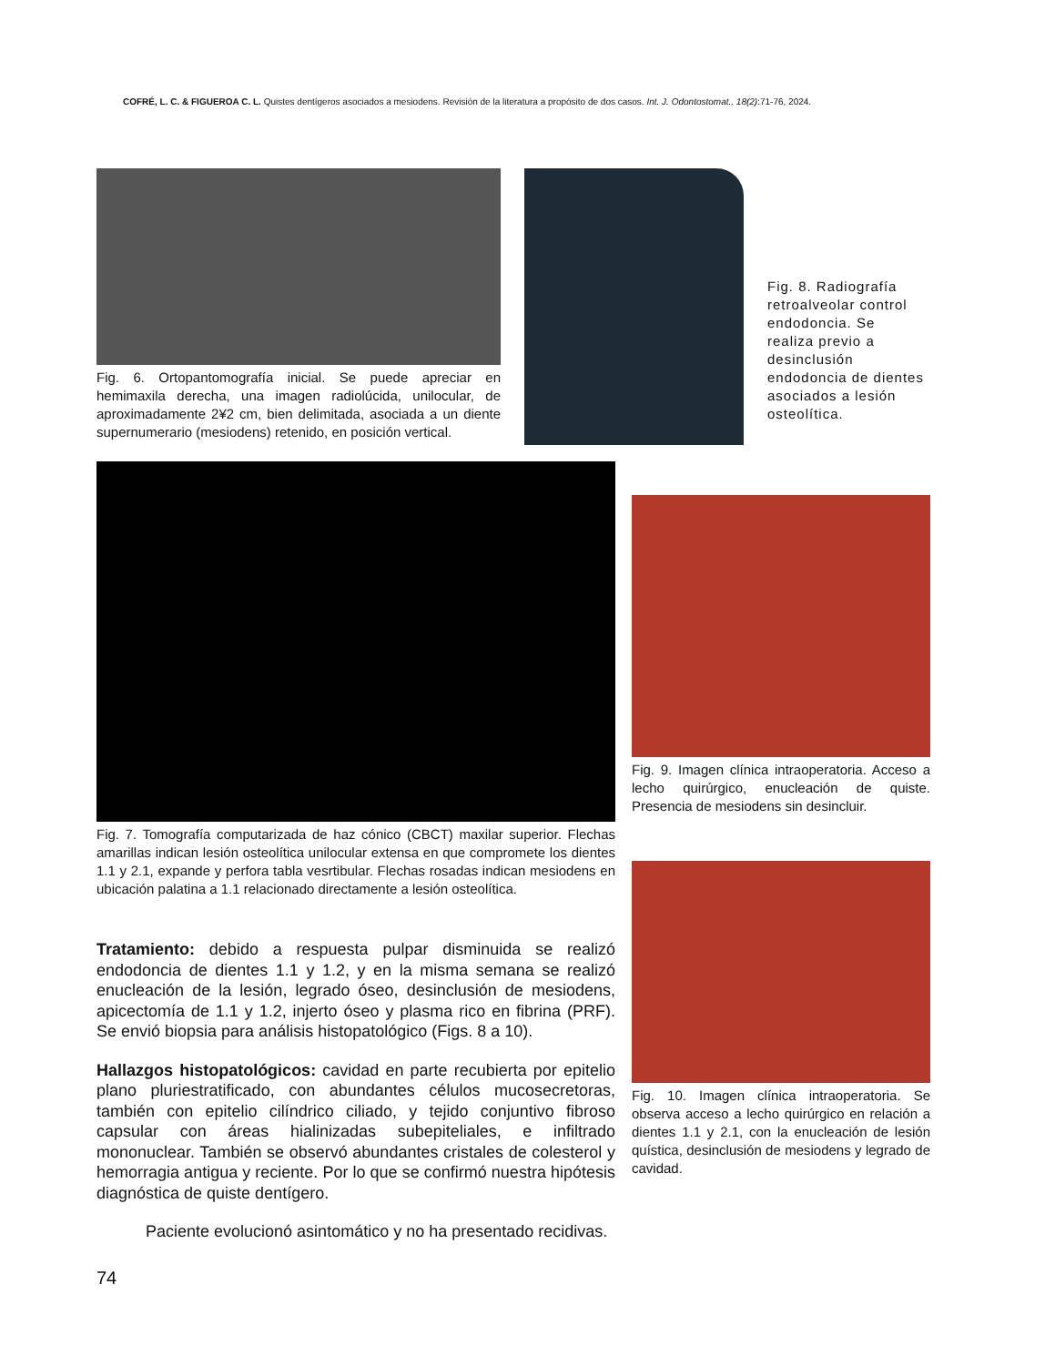COFRÉ, L. C. & FIGUEROA C. L. Quistes dentígeros asociados a mesiodens. Revisión de la literatura a propósito de dos casos. Int. J. Odontostomat., 18(2):71-76, 2024.
Fig. 6. Ortopantomografía inicial. Se puede apreciar en hemimaxila derecha, una imagen radiolúcida, unilocular, de aproximadamente 2¥2 cm, bien delimitada, asociada a un diente supernumerario (mesiodens) retenido, en posición vertical.
Fig. 8. Radiografía retroalveolar control endodoncia. Se realiza previo a desinclusión endodoncia de dientes asociados a lesión osteolítica.
Fig. 7. Tomografía computarizada de haz cónico (CBCT) maxilar superior. Flechas amarillas indican lesión osteolítica unilocular extensa en que compromete los dientes 1.1 y 2.1, expande y perfora tabla vesrtibular. Flechas rosadas indican mesiodens en ubicación palatina a 1.1 relacionado directamente a lesión osteolítica.
Tratamiento: debido a respuesta pulpar disminuida se realizó endodoncia de dientes 1.1 y 1.2, y en la misma semana se realizó enucleación de la lesión, legrado óseo, desinclusión de mesiodens, apicectomía de 1.1 y 1.2, injerto óseo y plasma rico en fibrina (PRF). Se envió biopsia para análisis histopatológico (Figs. 8 a 10).
Hallazgos histopatológicos: cavidad en parte recubierta por epitelio plano pluriestratificado, con abundantes célulos mucosecretoras, también con epitelio cilíndrico ciliado, y tejido conjuntivo fibroso capsular con áreas hialinizadas subepiteliales, e infiltrado mononuclear. También se observó abundantes cristales de colesterol y hemorragia antigua y reciente. Por lo que se confirmó nuestra hipótesis diagnóstica de quiste dentígero.
Paciente evolucionó asintomático y no ha presentado recidivas.
Fig. 9. Imagen clínica intraoperatoria. Acceso a lecho quirúrgico, enucleación de quiste. Presencia de mesiodens sin desincluir.
Fig. 10. Imagen clínica intraoperatoria. Se observa acceso a lecho quirúrgico en relación a dientes 1.1 y 2.1, con la enucleación de lesión quística, desinclusión de mesiodens y legrado de cavidad.
74